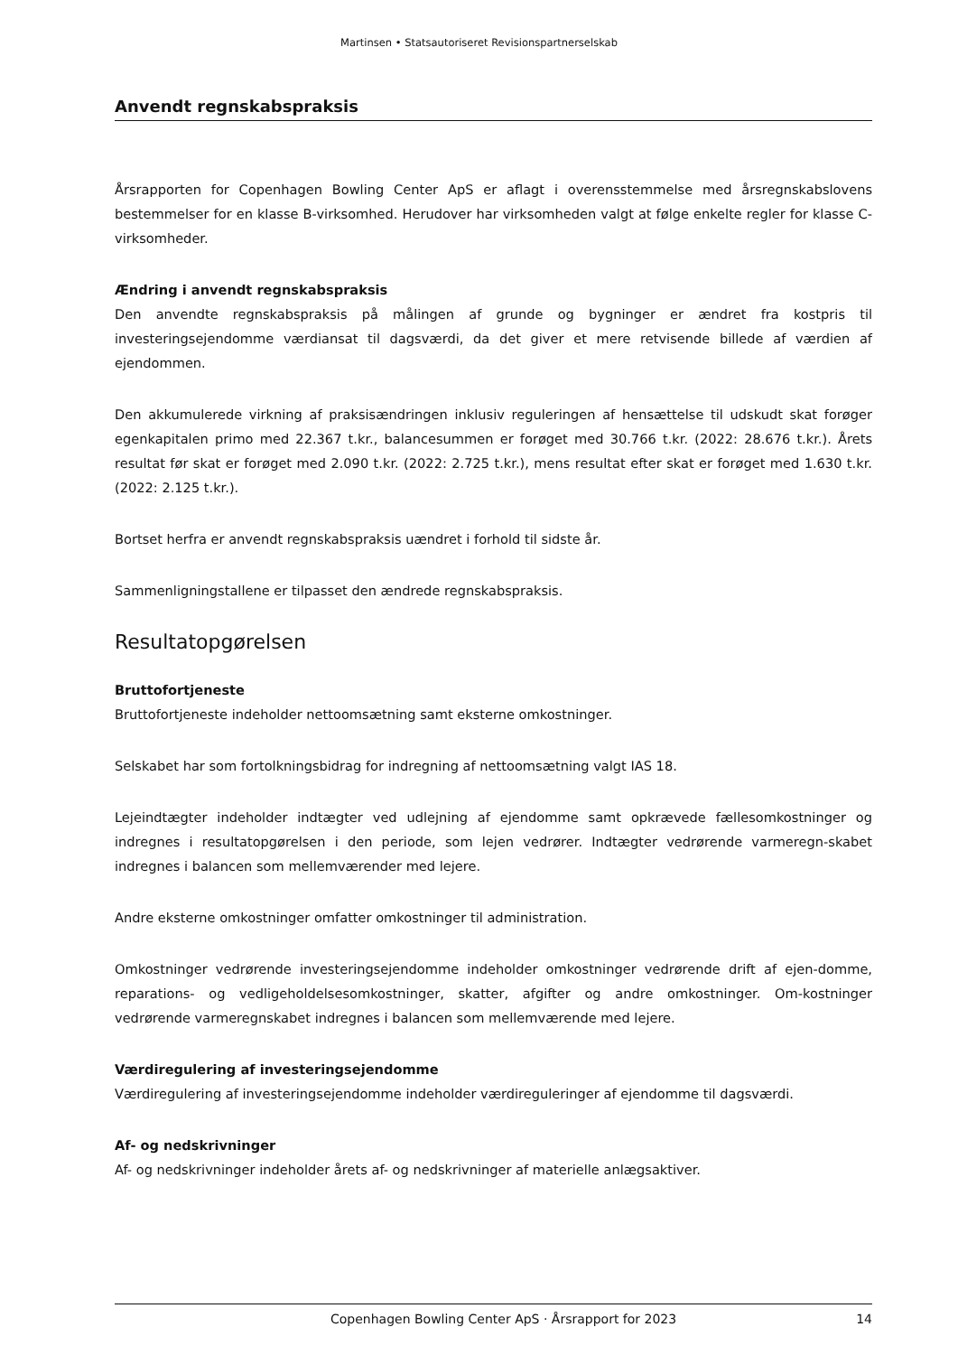Martinsen • Statsautoriseret Revisionspartnerselskab
Anvendt regnskabspraksis
Årsrapporten for Copenhagen Bowling Center ApS er aflagt i overensstemmelse med årsregnskabslovens bestemmelser for en klasse B-virksomhed. Herudover har virksomheden valgt at følge enkelte regler for klasse C-virksomheder.
Ændring i anvendt regnskabspraksis
Den anvendte regnskabspraksis på målingen af grunde og bygninger er ændret fra kostpris til investeringsejendomme værdiansat til dagsværdi, da det giver et mere retvisende billede af værdien af ejendommen.
Den akkumulerede virkning af praksisændringen inklusiv reguleringen af hensættelse til udskudt skat forøger egenkapitalen primo med 22.367 t.kr., balancesummen er forøget med 30.766 t.kr. (2022: 28.676 t.kr.). Årets resultat før skat er forøget med 2.090 t.kr. (2022: 2.725 t.kr.), mens resultat efter skat er forøget med 1.630 t.kr. (2022: 2.125 t.kr.).
Bortset herfra er anvendt regnskabspraksis uændret i forhold til sidste år.
Sammenligningstallene er tilpasset den ændrede regnskabspraksis.
Resultatopgørelsen
Bruttofortjeneste
Bruttofortjeneste indeholder nettoomsætning samt eksterne omkostninger.
Selskabet har som fortolkningsbidrag for indregning af nettoomsætning valgt IAS 18.
Lejeindtægter indeholder indtægter ved udlejning af ejendomme samt opkrævede fællesomkostninger og indregnes i resultatopgørelsen i den periode, som lejen vedrører. Indtægter vedrørende varmeregn-skabet indregnes i balancen som mellemværender med lejere.
Andre eksterne omkostninger omfatter omkostninger til administration.
Omkostninger vedrørende investeringsejendomme indeholder omkostninger vedrørende drift af ejen-domme, reparations- og vedligeholdelsesomkostninger, skatter, afgifter og andre omkostninger. Om-kostninger vedrørende varmeregnskabet indregnes i balancen som mellemværende med lejere.
Værdiregulering af investeringsejendomme
Værdiregulering af investeringsejendomme indeholder værdireguleringer af ejendomme til dagsværdi.
Af- og nedskrivninger
Af- og nedskrivninger indeholder årets af- og nedskrivninger af materielle anlægsaktiver.
Copenhagen Bowling Center ApS · Årsrapport for 2023 14